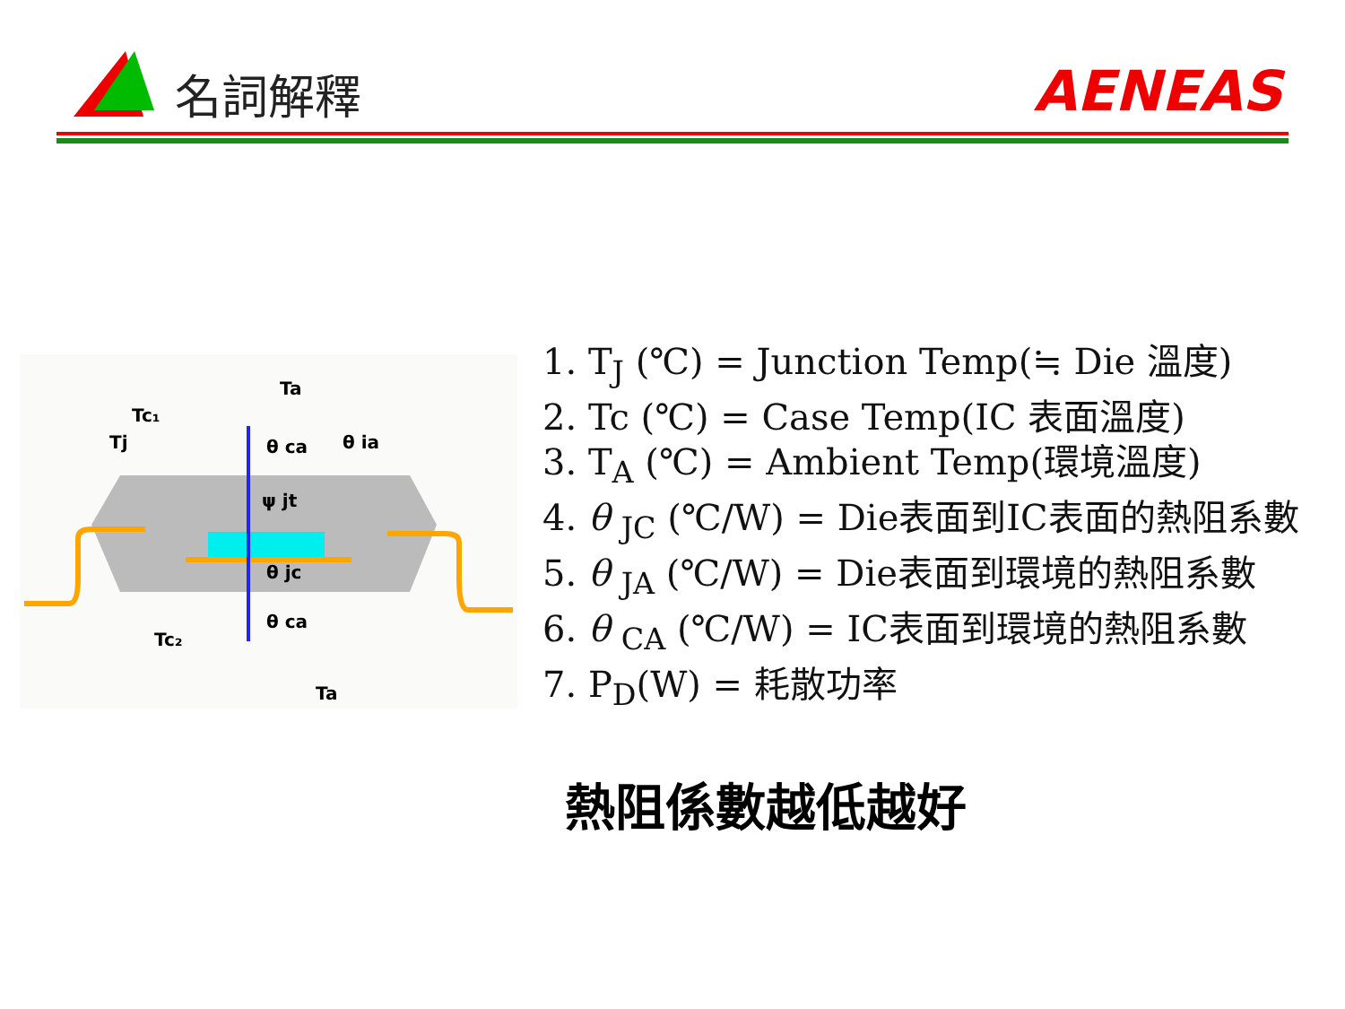名詞解釋 AENEAS
Ta
Tc₁
Tj
θ ca
θ ia
ψ jt
θ jc
θ ca
Tc₂
Ta
1. T<sub>J</sub> (℃) = Junction Temp(≒ Die 溫度)
2. Tc (℃) = Case Temp(IC 表面溫度)
3. T<sub>A</sub> (℃) = Ambient Temp(環境溫度)
4. θ <sub>JC</sub> (℃/W) = Die表面到IC表面的熱阻系數
5. θ <sub>JA</sub> (℃/W) = Die表面到環境的熱阻系數
6. θ <sub>CA</sub> (℃/W) = IC表面到環境的熱阻系數
7. P<sub>D</sub>(W) = 耗散功率
熱阻係數越低越好